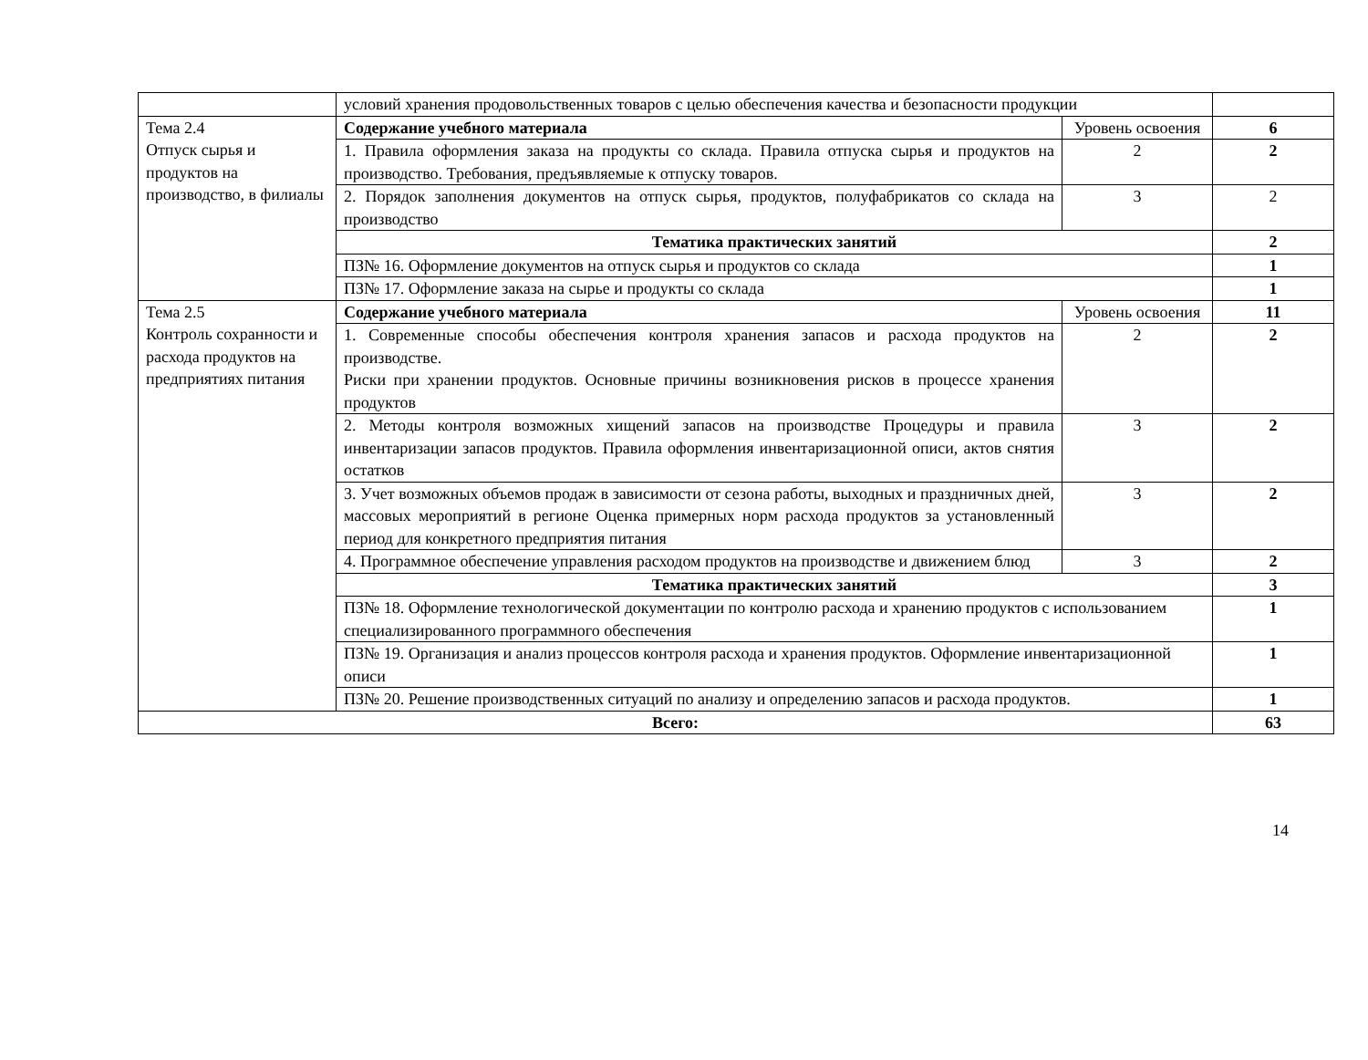| | условий хранения продовольственных товаров с целью обеспечения качества и безопасности продукции | | |
| Тема 2.4 Отпуск сырья и продуктов на производство, в филиалы | Содержание учебного материала | Уровень освоения | 6 |
| | 1. Правила оформления заказа на продукты со склада. Правила отпуска сырья и продуктов на производство. Требования, предъявляемые к отпуску товаров. | 2 | 2 |
| | 2. Порядок заполнения документов на отпуск сырья, продуктов, полуфабрикатов со склада на производство | 3 | 2 |
| | Тематика практических занятий | | 2 |
| | ПЗ№ 16. Оформление документов на отпуск сырья и продуктов со склада | | 1 |
| | ПЗ№ 17. Оформление заказа на сырье и продукты со склада | | 1 |
| Тема 2.5 Контроль сохранности и расхода продуктов на предприятиях питания | Содержание учебного материала | Уровень освоения | 11 |
| | 1. Современные способы обеспечения контроля хранения запасов и расхода продуктов на производстве. Риски при хранении продуктов. Основные причины возникновения рисков в процессе хранения продуктов | 2 | 2 |
| | 2. Методы контроля возможных хищений запасов на производстве Процедуры и правила инвентаризации запасов продуктов. Правила оформления инвентаризационной описи, актов снятия остатков | 3 | 2 |
| | 3. Учет возможных объемов продаж в зависимости от сезона работы, выходных и праздничных дней, массовых мероприятий в регионе Оценка примерных норм расхода продуктов за установленный период для конкретного предприятия питания | 3 | 2 |
| | 4. Программное обеспечение управления расходом продуктов на производстве и движением блюд | 3 | 2 |
| | Тематика практических занятий | | 3 |
| | ПЗ№ 18. Оформление технологической документации по контролю расхода и хранению продуктов с использованием специализированного программного обеспечения | | 1 |
| | ПЗ№ 19. Организация и анализ процессов контроля расхода и хранения продуктов. Оформление инвентаризационной описи | | 1 |
| | ПЗ№ 20. Решение производственных ситуаций по анализу и определению запасов и расхода продуктов. | | 1 |
| Всего: | | | 63 |
14